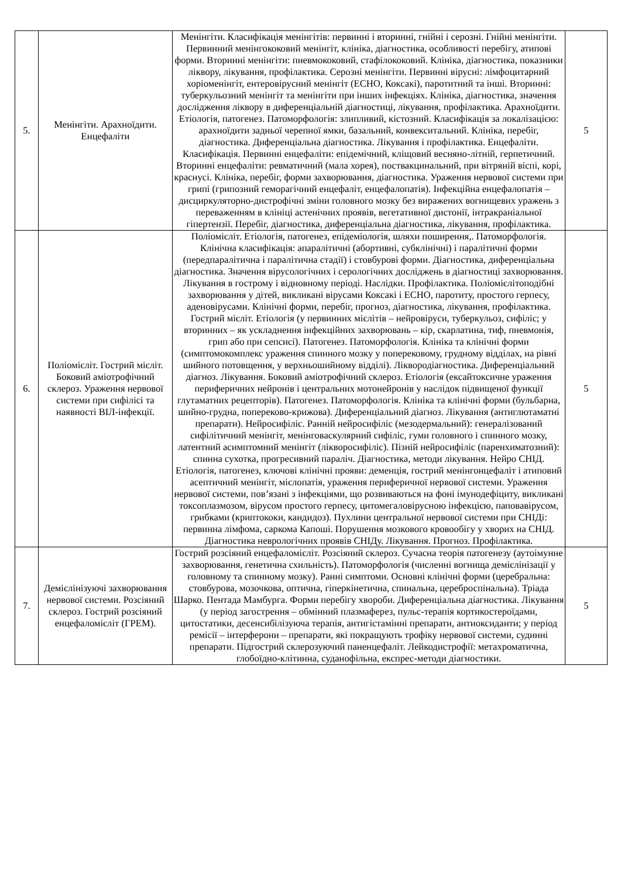| 5. | Менінгіти. Арахноїдити. Енцефаліти | Менінгіти. Класифікація менінгітів: первинні і вторинні, гнійні і серозні. Гнійні менінгіти. Первинний менінгококовий менінгіт, клініка, діагностика, особливості перебігу, атипові форми. Вторинні менінгіти: пневмококовий, стафілококовий. Клініка, діагностика, показники ліквору, лікування, профілактика. Серозні менінгіти. Первинні вірусні: лімфоцитарний хоріоменінгіт, ентеровірусний менінгіт (ЕСНО, Коксакі), паротитний та інші. Вторинні: туберкульозний менінгіт та менінгіти при інших інфекціях. Клініка, діагностика, значення дослідження ліквору в диференціальній діагностиці, лікування, профілактика. Арахноїдити. Етіологія, патогенез. Патоморфологія: злипливий, кістозний. Класифікація за локалізацією: арахноїдити задньої черепної ямки, базальний, конвекситальний. Клініка, перебіг, діагностика. Диференціальна діагностика. Лікування і профілактика. Енцефаліти. Класифікація. Первинні енцефаліти: епідемічний, кліщовий весняно-літній, герпетичний. Вторинні енцефаліти: ревматичний (мала хорея), поствакцинальний, при вітряній віспі, корі, краснусі. Клініка, перебіг, форми захворювання, діагностика. Ураження нервової системи при грипі (грипозний геморагічний енцефаліт, енцефалопатія). Інфекційна енцефалопатія – дисциркуляторно-дистрофічні зміни головного мозку без виражених вогнищевих уражень з переваженням в клініці астенічних проявів, вегетативної дистонії, інтракраніальної гіпертензії. Перебіг, діагностика, диференціальна діагностика, лікування, профілактика. | 5 |
| 6. | Поліомієліт. Гострий мієліт. Боковий аміотрофічний склероз. Ураження нервової системи при сифілісі та наявності ВІЛ-інфекції. | Поліомієліт. Етіологія, патогенез, епідеміологія, шляхи поширення,. Патоморфологія. Клінічна класифікація: апаралітичні (абортивні, субклінічні) і паралітичні форми (передпаралітична і паралітична стадії) і стовбурові форми. Діагностика, диференціальна діагностика. Значення вірусологічних і серологічних досліджень в діагностиці захворювання. Лікування в гострому і відновному періоді. Наслідки. Профілактика. Поліомієлітоподібні захворювання у дітей, викликані вірусами Коксакі і ЕСНО, паротиту, простого герпесу, аденовірусами. Клінічні форми, перебіг, прогноз, діагностика, лікування, профілактика. Гострий мієліт. Етіологія (у первинних мієлітів – нейровіруси, туберкульоз, сифіліс; у вторинних – як ускладнення інфекційних захворювань – кір, скарлатина, тиф, пневмонія, грип або при сепсисі). Патогенез. Патоморфологія. Клініка та клінічні форми (симптомокомплекс ураження спинного мозку у поперековому, грудному відділах, на рівні шийного потовщення, у верхньошийному відділі). Ліквородіагностика. Диференціальний діагноз. Лікування. Боковий аміотрофічний склероз. Етіологія (ексайтоксичне ураження периферичних нейронів і центральних мотонейронів у наслідок підвищеної функції глутаматних рецепторів). Патогенез. Патоморфологія. Клініка та клінічні форми (бульбарна, шийно-грудна, попереково-крижова). Диференціальний діагноз. Лікування (антиглютаматні препарати). Нейросифіліс. Ранній нейросифіліс (мезодермальний): генералізований сифілітичний менінгіт, менінговаскулярний сифіліс, гуми головного і спинного мозку, латентний асимптомний менінгіт (лікворосифіліс). Пізній нейросифіліс (паренхиматозний): спинна сухотка, прогресивний параліч. Діагностика, методи лікування. Нейро СНІД. Етіологія, патогенез, ключові клінічні прояви: деменція, гострий менінгонцефаліт і атиповий асептичний менінгіт, мієлопатія, ураження периферичної нервової системи. Ураження нервової системи, пов’язані з інфекціями, що розвиваються на фоні імунодефіциту, викликані токсоплазмозом, вірусом простого герпесу, цитомегаловірусною інфекцією, паповавірусом, грибками (криптококи, кандидоз). Пухлини центральної нервової системи при СНІДі: первинна лімфома, саркома Капоші. Порушення мозкового кровообігу у хворих на СНІД. Діагностика неврологічних проявів СНІДу. Лікування. Прогноз. Профілактика. | 5 |
| 7. | Демієлінізуючі захворювання нервової системи. Розсіяний склероз. Гострий розсіяний енцефаломієліт (ГРЕМ). | Гострий розсіяний енцефаломієліт. Розсіяний склероз. Сучасна теорія патогенезу (аутоімунне захворювання, генетична схильність). Патоморфологія (численні вогнища демієлінізації у головному та спинному мозку). Ранні симптоми. Основні клінічні форми (церебральна: стовбурова, мозочкова, оптична, гіперкінетична, спинальна, цереброспінальна). Тріада Шарко. Пентада Мамбурга. Форми перебігу хвороби. Диференціальна діагностика. Лікування (у період загострення – обмінний плазмаферез, пульс-терапія кортикостероїдами, цитостатики, десенсибілізуюча терапія, антигістамінні препарати, антиоксиданти; у період ремісії – інтерферони – препарати, які покращують трофіку нервової системи, судинні препарати. Підгострий склерозуючий паненцефаліт. Лейкодистрофії: метахроматична, глобоїдно-клітинна, суданофільна, експрес-методи діагностики. | 5 |